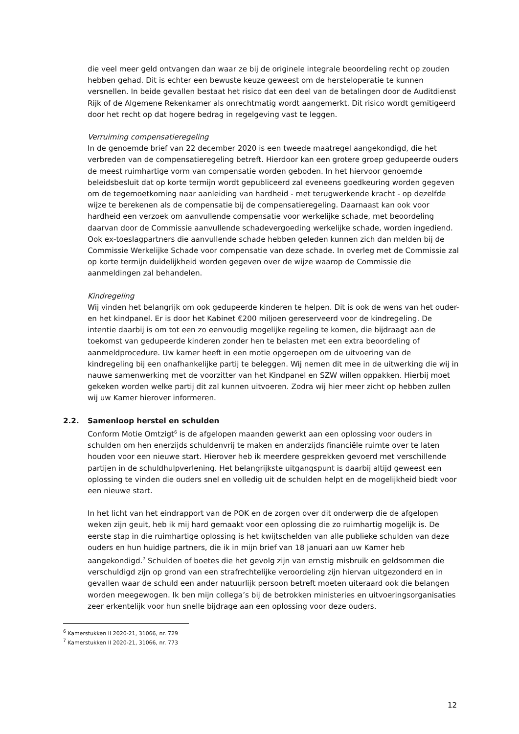die veel meer geld ontvangen dan waar ze bij de originele integrale beoordeling recht op zouden hebben gehad. Dit is echter een bewuste keuze geweest om de hersteloperatie te kunnen versnellen. In beide gevallen bestaat het risico dat een deel van de betalingen door de Auditdienst Rijk of de Algemene Rekenkamer als onrechtmatig wordt aangemerkt. Dit risico wordt gemitigeerd door het recht op dat hogere bedrag in regelgeving vast te leggen.
Verruiming compensatieregeling
In de genoemde brief van 22 december 2020 is een tweede maatregel aangekondigd, die het verbreden van de compensatieregeling betreft. Hierdoor kan een grotere groep gedupeerde ouders de meest ruimhartige vorm van compensatie worden geboden. In het hiervoor genoemde beleidsbesluit dat op korte termijn wordt gepubliceerd zal eveneens goedkeuring worden gegeven om de tegemoetkoming naar aanleiding van hardheid - met terugwerkende kracht - op dezelfde wijze te berekenen als de compensatie bij de compensatieregeling. Daarnaast kan ook voor hardheid een verzoek om aanvullende compensatie voor werkelijke schade, met beoordeling daarvan door de Commissie aanvullende schadevergoeding werkelijke schade, worden ingediend. Ook ex-toeslagpartners die aanvullende schade hebben geleden kunnen zich dan melden bij de Commissie Werkelijke Schade voor compensatie van deze schade. In overleg met de Commissie zal op korte termijn duidelijkheid worden gegeven over de wijze waarop de Commissie die aanmeldingen zal behandelen.
Kindregeling
Wij vinden het belangrijk om ook gedupeerde kinderen te helpen. Dit is ook de wens van het ouder- en het kindpanel. Er is door het Kabinet €200 miljoen gereserveerd voor de kindregeling. De intentie daarbij is om tot een zo eenvoudig mogelijke regeling te komen, die bijdraagt aan de toekomst van gedupeerde kinderen zonder hen te belasten met een extra beoordeling of aanmeldprocedure. Uw kamer heeft in een motie opgeroepen om de uitvoering van de kindregeling bij een onafhankelijke partij te beleggen. Wij nemen dit mee in de uitwerking die wij in nauwe samenwerking met de voorzitter van het Kindpanel en SZW willen oppakken. Hierbij moet gekeken worden welke partij dit zal kunnen uitvoeren. Zodra wij hier meer zicht op hebben zullen wij uw Kamer hierover informeren.
2.2. Samenloop herstel en schulden
Conform Motie Omtzigt<sup>6</sup> is de afgelopen maanden gewerkt aan een oplossing voor ouders in schulden om hen enerzijds schuldenvrij te maken en anderzijds financiële ruimte over te laten houden voor een nieuwe start. Hierover heb ik meerdere gesprekken gevoerd met verschillende partijen in de schuldhulpverlening. Het belangrijkste uitgangspunt is daarbij altijd geweest een oplossing te vinden die ouders snel en volledig uit de schulden helpt en de mogelijkheid biedt voor een nieuwe start.
In het licht van het eindrapport van de POK en de zorgen over dit onderwerp die de afgelopen weken zijn geuit, heb ik mij hard gemaakt voor een oplossing die zo ruimhartig mogelijk is. De eerste stap in die ruimhartige oplossing is het kwijtschelden van alle publieke schulden van deze ouders en hun huidige partners, die ik in mijn brief van 18 januari aan uw Kamer heb aangekondigd.<sup>7</sup> Schulden of boetes die het gevolg zijn van ernstig misbruik en geldsommen die verschuldigd zijn op grond van een strafrechtelijke veroordeling zijn hiervan uitgezonderd en in gevallen waar de schuld een ander natuurlijk persoon betreft moeten uiteraard ook die belangen worden meegewogen. Ik ben mijn collega’s bij de betrokken ministeries en uitvoeringsorganisaties zeer erkentelijk voor hun snelle bijdrage aan een oplossing voor deze ouders.
<sup>6</sup> Kamerstukken II 2020-21, 31066, nr. 729
<sup>7</sup> Kamerstukken II 2020-21, 31066, nr. 773
12